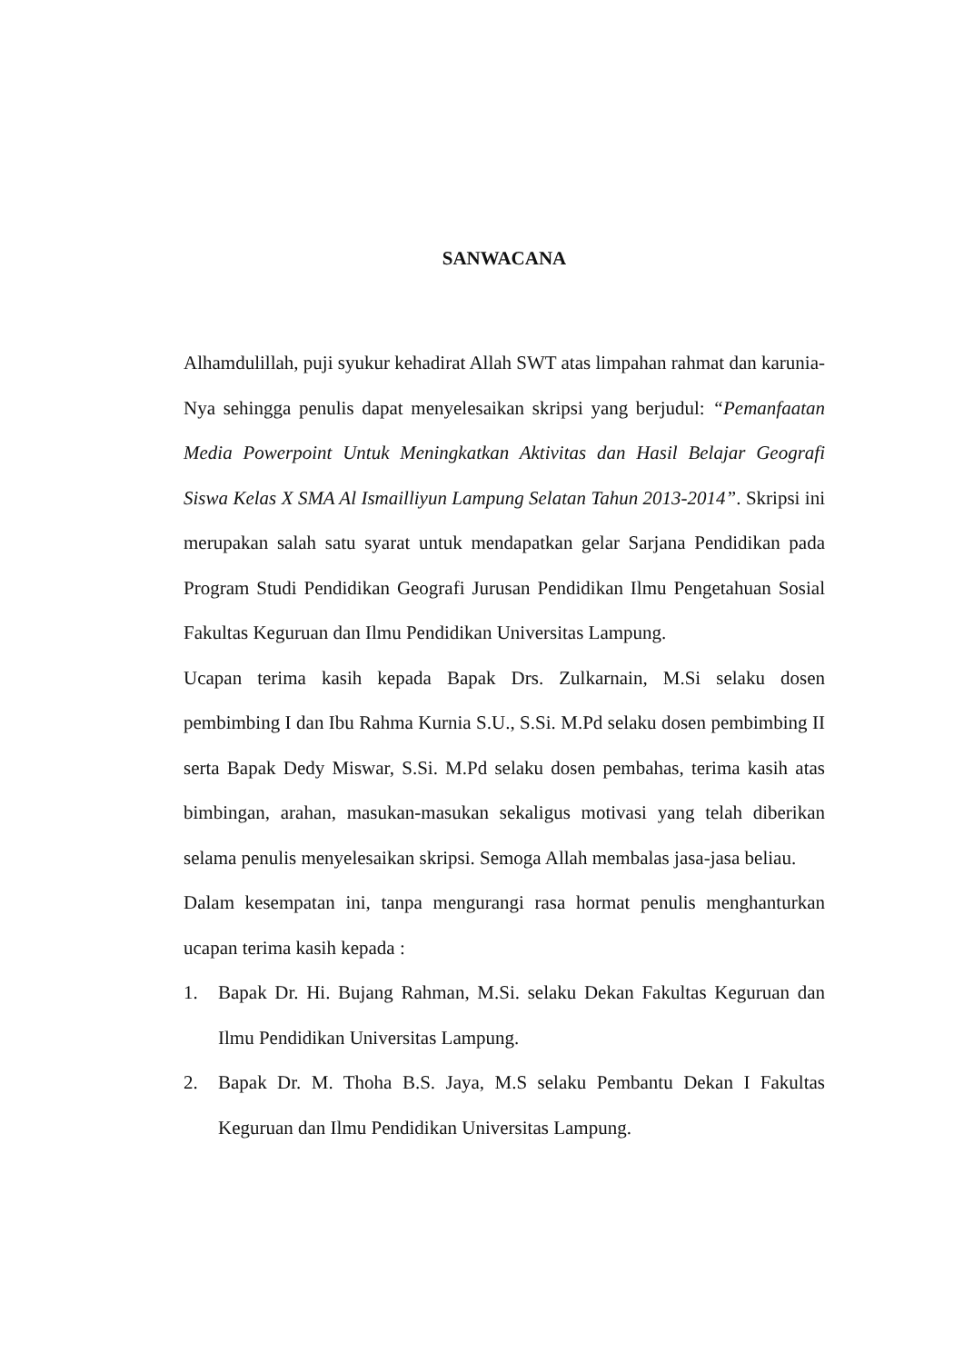SANWACANA
Alhamdulillah, puji syukur kehadirat Allah SWT atas limpahan rahmat dan karunia-Nya sehingga penulis dapat menyelesaikan skripsi yang berjudul: “Pemanfaatan Media Powerpoint Untuk Meningkatkan Aktivitas dan Hasil Belajar Geografi Siswa Kelas X SMA Al Ismailliyun Lampung Selatan Tahun 2013-2014”. Skripsi ini merupakan salah satu syarat untuk mendapatkan gelar Sarjana Pendidikan pada Program Studi Pendidikan Geografi Jurusan Pendidikan Ilmu Pengetahuan Sosial Fakultas Keguruan dan Ilmu Pendidikan Universitas Lampung.
Ucapan terima kasih kepada Bapak Drs. Zulkarnain, M.Si selaku dosen pembimbing I dan Ibu Rahma Kurnia S.U., S.Si. M.Pd selaku dosen pembimbing II serta Bapak Dedy Miswar, S.Si. M.Pd selaku dosen pembahas, terima kasih atas bimbingan, arahan, masukan-masukan sekaligus motivasi yang telah diberikan selama penulis menyelesaikan skripsi. Semoga Allah membalas jasa-jasa beliau.
Dalam kesempatan ini, tanpa mengurangi rasa hormat penulis menghanturkan ucapan terima kasih kepada :
1. Bapak Dr. Hi. Bujang Rahman, M.Si. selaku Dekan Fakultas Keguruan dan Ilmu Pendidikan Universitas Lampung.
2. Bapak Dr. M. Thoha B.S. Jaya, M.S selaku Pembantu Dekan I Fakultas Keguruan dan Ilmu Pendidikan Universitas Lampung.